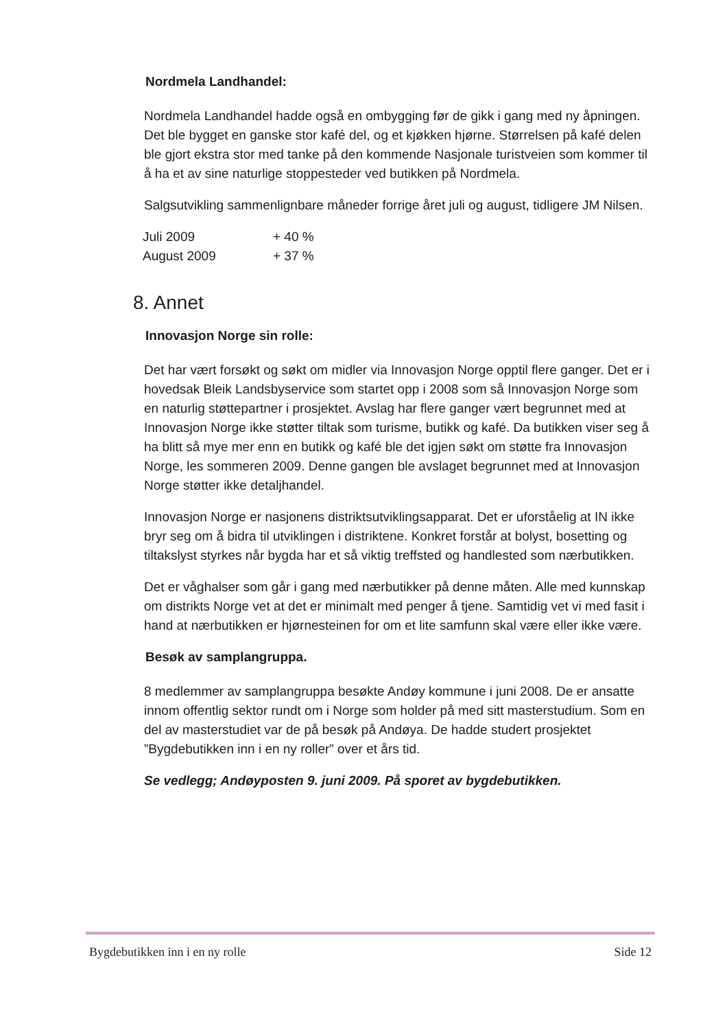Nordmela Landhandel:
Nordmela Landhandel hadde også en ombygging før de gikk i gang med ny åpningen. Det ble bygget en ganske stor kafé del, og et kjøkken hjørne. Størrelsen på kafé delen ble gjort ekstra stor med tanke på den kommende Nasjonale turistveien som kommer til å ha et av sine naturlige stoppesteder ved butikken på Nordmela.
Salgsutvikling sammenlignbare måneder forrige året juli og august, tidligere JM Nilsen.
| Juli 2009 | + 40 % |
| August 2009 | + 37 % |
8. Annet
Innovasjon Norge sin rolle:
Det har vært forsøkt og søkt om midler via Innovasjon Norge opptil flere ganger. Det er i hovedsak Bleik Landsbyservice som startet opp i 2008 som så Innovasjon Norge som en naturlig støttepartner i prosjektet. Avslag har flere ganger vært begrunnet med at Innovasjon Norge ikke støtter tiltak som turisme, butikk og kafé. Da butikken viser seg å ha blitt så mye mer enn en butikk og kafé ble det igjen søkt om støtte fra Innovasjon Norge, les sommeren 2009. Denne gangen ble avslaget begrunnet med at Innovasjon Norge støtter ikke detaljhandel.
Innovasjon Norge er nasjonens distriktsutviklingsapparat. Det er uforståelig at IN ikke bryr seg om å bidra til utviklingen i distriktene. Konkret forstår at bolyst, bosetting og tiltakslyst styrkes når bygda har et så viktig treffsted og handlested som nærbutikken.
Det er våghalser som går i gang med nærbutikker på denne måten. Alle med kunnskap om distrikts Norge vet at det er minimalt med penger å tjene. Samtidig vet vi med fasit i hand at nærbutikken er hjørnesteinen for om et lite samfunn skal være eller ikke være.
Besøk av samplangruppa.
8 medlemmer av samplangruppa besøkte Andøy kommune i juni 2008. De er ansatte innom offentlig sektor rundt om i Norge som holder på med sitt masterstudium. Som en del av masterstudiet var de på besøk på Andøya. De hadde studert prosjektet ”Bygdebutikken inn i en ny roller” over et års tid.
Se vedlegg; Andøyposten 9. juni 2009. På sporet av bygdebutikken.
Bygdebutikken inn i en ny rolle Side 12